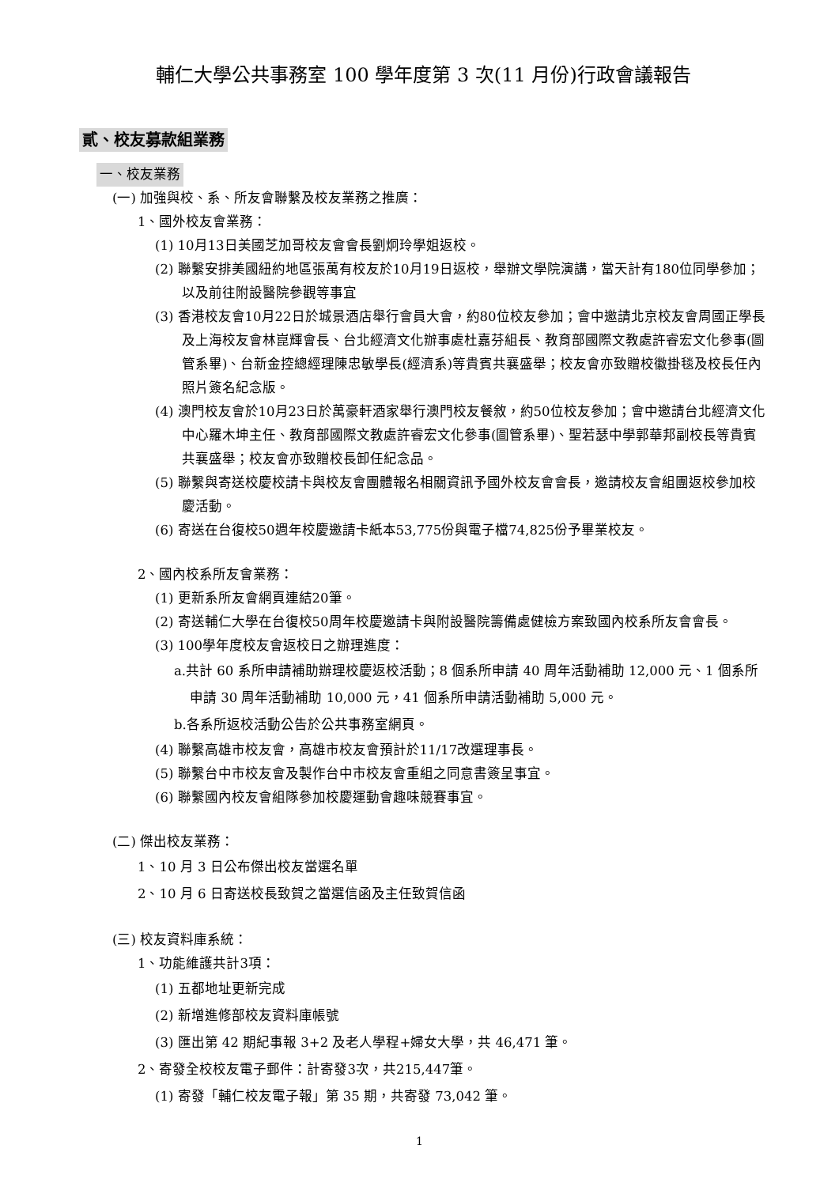輔仁大學公共事務室 100 學年度第 3 次(11 月份)行政會議報告
貳、校友募款組業務
一、校友業務
(一) 加強與校、系、所友會聯繫及校友業務之推廣：
1、國外校友會業務：
(1) 10月13日美國芝加哥校友會會長劉炯玲學姐返校。
(2) 聯繫安排美國紐約地區張萬有校友於10月19日返校，舉辦文學院演講，當天計有180位同學參加；以及前往附設醫院參觀等事宜
(3) 香港校友會10月22日於城景酒店舉行會員大會，約80位校友參加；會中邀請北京校友會周國正學長及上海校友會林崑輝會長、台北經濟文化辦事處杜嘉芬組長、教育部國際文教處許睿宏文化參事(圖管系畢)、台新金控總經理陳忠敏學長(經濟系)等貴賓共襄盛舉；校友會亦致贈校徽掛毯及校長任內照片簽名紀念版。
(4) 澳門校友會於10月23日於萬豪軒酒家舉行澳門校友餐敘，約50位校友參加；會中邀請台北經濟文化中心羅木坤主任、教育部國際文教處許睿宏文化參事(圖管系畢)、聖若瑟中學郭華邦副校長等貴賓共襄盛舉；校友會亦致贈校長卸任紀念品。
(5) 聯繫與寄送校慶校請卡與校友會團體報名相關資訊予國外校友會會長，邀請校友會組團返校參加校慶活動。
(6) 寄送在台復校50週年校慶邀請卡紙本53,775份與電子檔74,825份予畢業校友。
2、國內校系所友會業務：
(1) 更新系所友會網頁連結20筆。
(2) 寄送輔仁大學在台復校50周年校慶邀請卡與附設醫院籌備處健檢方案致國內校系所友會會長。
(3) 100學年度校友會返校日之辦理進度：
a.共計 60 系所申請補助辦理校慶返校活動；8 個系所申請 40 周年活動補助 12,000 元、1 個系所申請 30 周年活動補助 10,000 元，41 個系所申請活動補助 5,000 元。
b.各系所返校活動公告於公共事務室網頁。
(4) 聯繫高雄市校友會，高雄市校友會預計於11/17改選理事長。
(5) 聯繫台中市校友會及製作台中市校友會重組之同意書簽呈事宜。
(6) 聯繫國內校友會組隊參加校慶運動會趣味競賽事宜。
(二) 傑出校友業務：
1、10 月 3 日公布傑出校友當選名單
2、10 月 6 日寄送校長致賀之當選信函及主任致賀信函
(三) 校友資料庫系統：
1、功能維護共計3項：
(1) 五都地址更新完成
(2) 新增進修部校友資料庫帳號
(3) 匯出第 42 期紀事報 3+2 及老人學程+婦女大學，共 46,471 筆。
2、寄發全校校友電子郵件：計寄發3次，共215,447筆。
(1) 寄發「輔仁校友電子報」第 35 期，共寄發 73,042 筆。
1